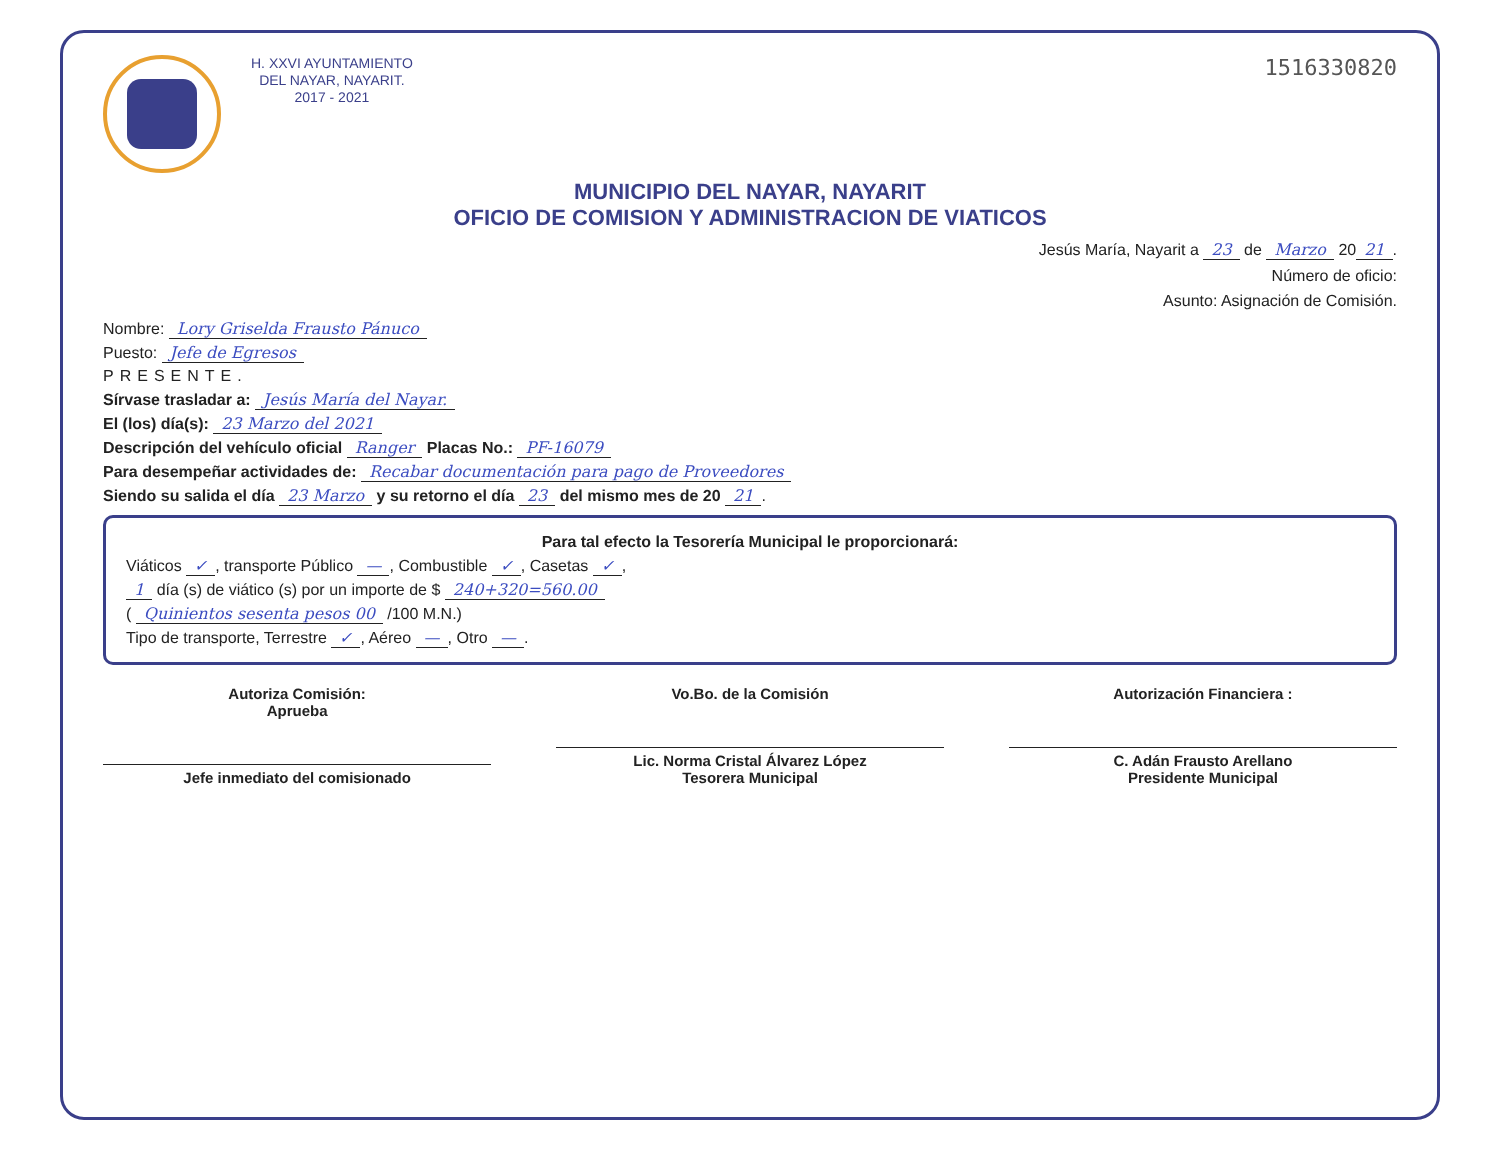H. XXVI AYUNTAMIENTO
DEL NAYAR, NAYARIT.
2017 - 2021
1516330820
MUNICIPIO DEL NAYAR, NAYARIT
OFICIO DE COMISION Y ADMINISTRACION DE VIATICOS
Jesús María, Nayarit a 23 de Marzo 20 21.
Número de oficio:
Asunto: Asignación de Comisión.
Nombre: Lory Griselda Frausto Pánuco
Puesto: Jefe de Egresos
PRESENTE.
Sírvase trasladar a: Jesús María del Nayar.
El (los) día(s): 23 Marzo del 2021
Descripción del vehículo oficial Ranger Placas No.: PF-16079
Para desempeñar actividades de: Recabar documentación para pago de Proveedores
Siendo su salida el día 23 Marzo y su retorno el día 23 del mismo mes de 20 21.
Para tal efecto la Tesorería Municipal le proporcionará:
Viáticos ✓, transporte Público —, Combustible ✓, Casetas ✓,
1 día (s) de viático (s) por un importe de $ 240+320=560.00
( Quinientos sesenta pesos 00 /100 M.N.)
Tipo de transporte, Terrestre ✓, Aéreo —, Otro —.
Autoriza Comisión:
Aprueba
Jefe inmediato del comisionado
Vo.Bo. de la Comisión
Lic. Norma Cristal Álvarez López
Tesorera Municipal
Autorización Financiera :
C. Adán Frausto Arellano
Presidente Municipal